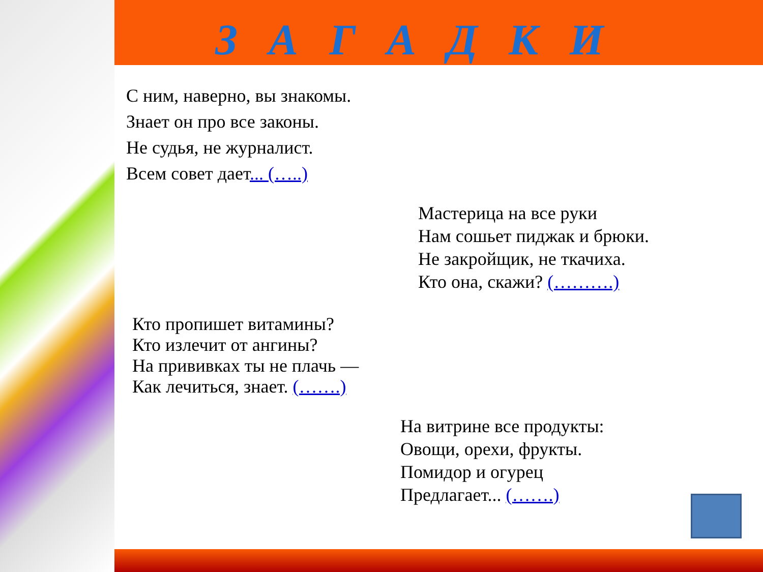З А Г А Д К И
С ним, наверно, вы знакомы.
Знает он про все законы.
Не судья, не журналист.
Всем совет дает... (…..)
Мастерица на все руки
Нам сошьет пиджак и брюки.
Не закройщик, не ткачиха.
Кто она, скажи? (……….)
Кто пропишет витамины?
Кто излечит от ангины?
На прививках ты не плачь —
Как лечиться, знает. (…….)
На витрине все продукты:
Овощи, орехи, фрукты.
Помидор и огурец
Предлагает... (…….)